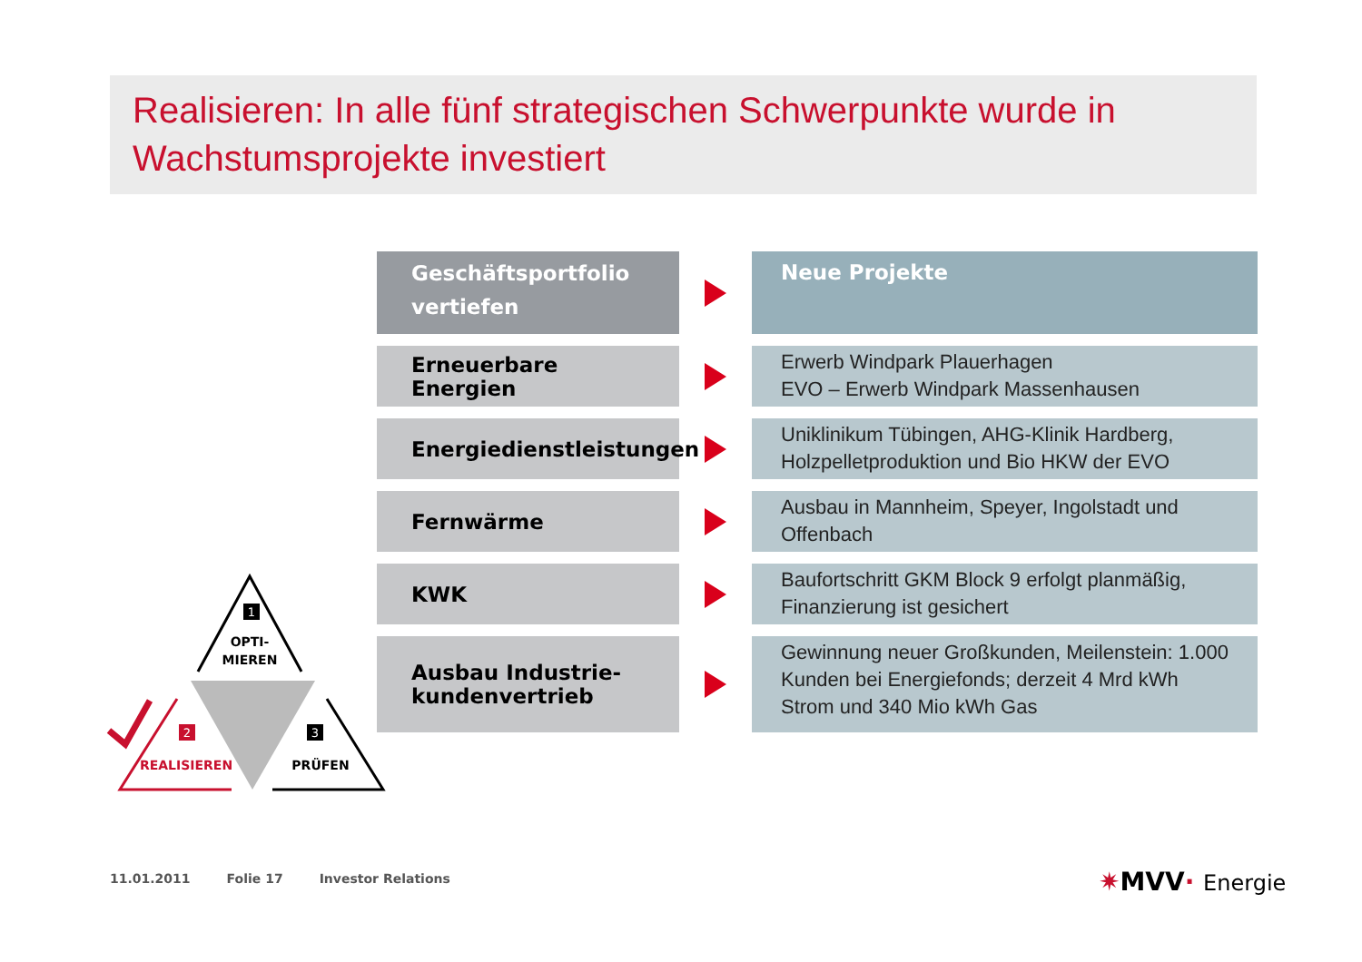Realisieren: In alle fünf strategischen Schwerpunkte wurde in Wachstumsprojekte investiert
Geschäftsportfolio vertiefen
Neue Projekte
Erneuerbare Energien
Erwerb Windpark Plauerhagen
EVO – Erwerb Windpark Massenhausen
Energiedienstleistungen
Uniklinikum Tübingen, AHG-Klinik Hardberg, Holzpelletproduktion und Bio HKW der EVO
Fernwärme
Ausbau in Mannheim, Speyer, Ingolstadt und Offenbach
KWK
Baufortschritt GKM Block 9 erfolgt planmäßig, Finanzierung ist gesichert
Ausbau Industrie-kundenvertrieb
Gewinnung neuer Großkunden, Meilenstein: 1.000 Kunden bei Energiefonds; derzeit 4 Mrd kWh Strom und 340 Mio kWh Gas
1
OPTI-
MIEREN
2
REALISIEREN
3
PRÜFEN
11.01.2011 Folie 17 Investor Relations
✷MVV· Energie